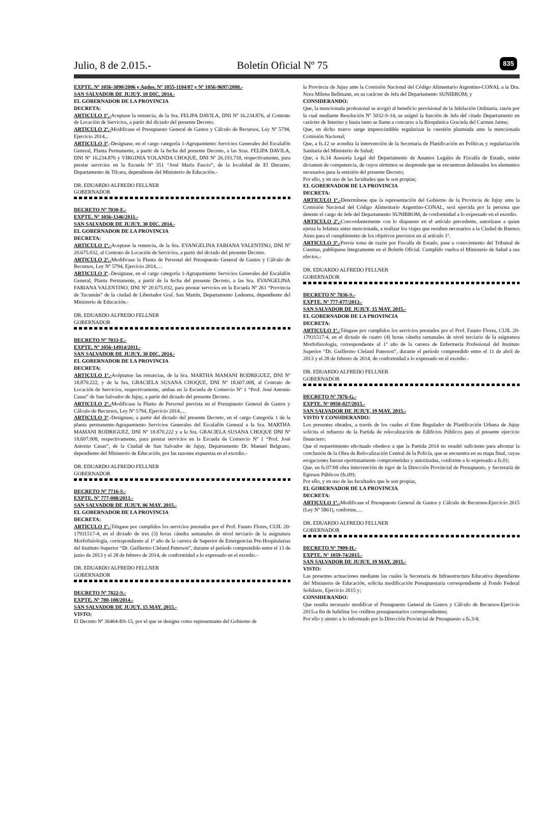Julio, 8 de 2.015.- Boletín Oficial Nº 75
835
EXPTE. Nº 1056-3890/2006 y Agdos. Nº 1055-1104/07 y Nº 1056-9697/2008.-
SAN SALVADOR DE JUJUY, 10 DIC. 2014.-
EL GOBERNADOR DE LA PROVINCIA
DECRETA:
ARTICULO 1º.-Aceptase la renuncia, de la Sra. FELIPA DAVILA, DNI Nº 16.234.876, al Contrato de Locación de Servicios, a partir del dictado del presente Decreto.
ARTICULO 2º.-Modificase el Presupuesto General de Gastos y Cálculo de Recursos, Ley Nº 5794, Ejercicio 2014,..
ARTICULO 3º.-Designase, en el cargo categoría 1-Agrupamiento Servicios Generales del Escalafón General, Planta Permanente, a partir de la fecha del presente Decreto, a las Sras. FELIPA DAVILA, DNI Nº 16.234.876 y VIRGINIA YOLANDA CHOQUE, DNI Nº 26.193.730, respectivamente, para prestar servicios en la Escuela Nº 351 “José María Fascio”, de la localidad de El Durazno, Departamento de Tilcara, dependiente del Ministerio de Educación.-
DR. EDUARDO ALFREDO FELLNER
GOBERNADOR
DECRETO Nº 7030-E.-
EXPTE. Nº 1056-1346/2011.-
SAN SALVADOR DE JUJUY, 30 DIC. 2014.-
EL GOBERNADOR DE LA PROVINCIA
DECRETA:
ARTICULO 1º.-Aceptase la renuncia, de la Sra. EVANGELINA FABIANA VALENTINO, DNI Nº 20.675.032, al Contrato de Locación de Servicios, a partir del dictado del presente Decreto.
ARTICULO 2º.-Modificase la Planta de Personal del Presupuesto General de Gastos y Cálculo de Recursos, Ley Nº 5794, Ejercicio 2014,…
ARTICULO 3º.-Designase, en el cargo categoría 1-Agrupamiento Servicios Generales del Escalafón General, Planta Permanente, a partir de la fecha del presente Decreto, a las Sra. EVANGELINA FABIANA VALENTINO, DNI Nº 20.675.032, para prestar servicios en la Escuela Nº 261 “Provincia de Tucumán” de la ciudad de Libertador Gral. San Martín, Departamento Ledesma, dependiente del Ministerio de Educación.-
DR. EDUARDO ALFREDO FELLNER
GOBERNADOR
DECRETO Nº 7033-E.-
EXPTE. Nº 1056-14914/2011.-
SAN SALVADOR DE JUJUY, 30 DIC. 2014.-
EL GOBERNADOR DE LA PROVINCIA
DECRETA:
ARTICULO 1º.-Acéptanse las renuncias, de la Sra. MARTHA MAMANI RODRIGUEZ, DNI Nº 18.870.222, y de la Sra. GRACIELA SUSANA CHOQUE, DNI Nº 18.607.008, al Contrato de Locación de Servicios, respectivamente, ambas en la Escuela de Comercio Nº 1 “Prof. José Antonio Casas” de San Salvador de Jujuy, a partir del dictado del presente Decreto.
ARTICULO 2º.-Modificase la Planta de Personal prevista en el Presupuesto General de Gastos y Cálculo de Recursos, Ley Nº 5794, Ejercicio 2014,…
ARTICULO 3º.-Designase, a partir del dictado del presente Decreto, en el cargo Categoría 1 de la planta permanente-Agrupamiento Servicios Generales del Escalafón General a la Sra. MARTHA MAMANI RODRIGUEZ, DNI Nº 18.870.222 y a la Sra. GRACIELA SUSANA CHOQUE DNI Nº 18.607.008, respectivamente, para prestar servicios en la Escuela de Comercio Nº 1 “Prof. José Antonio Casas”, de la Ciudad de San Salvador de Jujuy, Departamento Dr. Manuel Belgrano, dependiente del Ministerio de Educación, por las razones expuestas en el exordio.-
DR. EDUARDO ALFREDO FELLNER
GOBERNADOR
DECRETO Nº 7716-S.-
EXPTE. Nº 777-088/2013.-
SAN SALVADOR DE JUJUY, 06 MAY. 2015.-
EL GOBERNADOR DE LA PROVINCIA
DECRETA:
ARTICULO 1º.-Téngase por cumplidos los servicios prestados por el Prof. Fausto Flores, CUIL 20-17931517-4, en el dictado de tres (3) horas cátedra semanales de nivel terciario de la asignatura Morfofisiología, correspondiente al 1º año de la carrera de Superior de Emergencias Pre-Hospitalarias del Instituto Superior “Dr. Guillermo Cleland Paterson”, durante el período comprendido entre el 13 de junio de 2013 y el 28 de febrero de 2014, de conformidad a lo expresado en el exordio.-
DR. EDUARDO ALFREDO FELLNER
GOBERNADOR
DECRETO Nº 7822-S.-
EXPTE. Nº 780-108/2014.-
SAN SALVADOR DE JUJUY, 15 MAY. 2015.-
VISTO:
El Decreto Nº 36464-BS-15, por el que se designa como representante del Gobierno de
la Provincia de Jujuy ante la Comisión Nacional del Código Alimentario Argentino-CONAL a la Dra. Nora Milena Bellmann, en su carácter de Jefa del Departamento SUNIBROM; y
CONSIDERANDO:
Que, la mencionada profesional se acogió al beneficio previsional de la Jubilación Ordinaria, razón por la cual mediante Resolución Nº 5032-S-14, se asignó la función de Jefa del citado Departamento en carácter de Interino y hasta tanto se llame a concurso a la Bioquímica Graciela del Carmen Jaime;
Que, en dicho marco surge imprescindible regularizar la cuestión planteada ante la mencionada Comisión Nacional;
Que, a fs.12 se acredita la intervención de la Secretaria de Planificación en Políticas y regularización Sanitaria del Ministerio de Salud;
Que, a fs.14 Asesoría Legal del Departamento de Asuntos Legales de Fiscalía de Estado, emite dictamen de competencia, de cuyos términos se desprende que se encuentran delineados los elementos necesarios para la emisión del presente Decreto;
Por ello, y en uso de las facultades que le son propias;
EL GOBERNADOR DE LA PROVINCIA
DECRETA:
ARTICULO 1º.-Determínese que la representación del Gobierno de la Provincia de Jujuy ante la Comisión Nacional del Código Alimentario Argentino-CONAL, será ejercida por la persona que detente el cargo de Jefe del Departamento SUNIBROM, de conformidad a lo expresado en el exordio.
ARTICULO 2º.-Concordantemente con lo dispuesto en el artículo precedente, autorízase a quien ejerza la Jefatura antes mencionada, a realizar los viajes que resulten necesarios a la Ciudad de Buenos Aires para el cumplimiento de los objetivos previstos en al artículo 1º.
ARTICULO 3º.-Previa toma de razón por Fiscalía de Estado, pase a conocimiento del Tribunal de Cuentas, publíquese íntegramente en el Boletín Oficial. Cumplido vuelva el Ministerio de Salud a sus efectos.-
DR. EDUARDO ALFREDO FELLNER
GOBERNADOR
DECRETO Nº 7836-S.-
EXPTE. Nº 777-077/2013.-
SAN SALVADOR DE JUJUY, 15 MAY. 2015.-
EL GOBERNADOR DE LA PROVINCIA
DECRETA:
ARTICULO 1º.-Téngase por cumplidos los servicios prestados por el Prof. Fausto Flores, CUIL 20-17931517-4, en el dictado de cuatro (4) horas cátedra semanales de nivel terciario de la asignatura Morfofisiología, correspondiente al 1º año de la carrera de Enfermería Profesional del Instituto Superior “Dr. Guillermo Cleland Paterson”, durante el período comprendido entre el 11 de abril de 2013 y el 28 de febrero de 2014, de conformidad a lo expresado en el exordio.-
DR. EDUARDO ALFREDO FELLNER
GOBERNADOR
DECRETO Nº 7876-G.-
EXPTE. Nº 0950-027/2015.-
SAN SALVADOR DE JUJUY, 19 MAY. 2015.-
VISTO Y CONSIDERANDO:
Los presentes obrados, a través de los cuales el Ente Regulador de Planificación Urbana de Jujuy solicita el refuerzo de la Partida de relocalización de Edificios Públicos para el presente ejercicio financiero;
Que el requerimiento efectuado obedece a que la Partida 2014 no resultó suficiente para afrontar la conclusión de la Obra de Relocalización Central de la Policía, que se encuentra en su etapa final, cuyas erogaciones fueran oportunamente comprometidas y autorizadas, conforme a lo expresado a fs.01;
Que, en fs.07/08 obra intervención de rigor de la Dirección Provincial de Presupuesto, y Secretaría de Egresos Públicos (fs.09);
Por ello, y en uso de las facultades que le son propias,
EL GOBERNADOR DE LA PROVINCIA
DECRETA:
ARTICULO 1º.-Modificase el Presupuesto General de Gastos y Cálculo de Recursos-Ejercicio 2015 (Ley Nº 5861), conforme,…
DR. EDUARDO ALFREDO FELLNER
GOBERNADOR
DECRETO Nº 7909-H.-
EXPTE. Nº 1059-74/2015.-
SAN SALVADOR DE JUJUY, 19 MAY. 2015.-
VISTO:
Las presentes actuaciones mediante las cuales la Secretaría de Infraestructura Educativa dependiente del Ministerio de Educación, solicita modificación Presupuestaria correspondiente al Fondo Federal Solidario, Ejercicio 2015 y;
CONSIDERANDO:
Que resulta necesario modificar el Presupuesto General de Gastos y Cálculo de Recursos-Ejercicio 2015-a fin de habilitar los créditos presupuestarios correspondientes;
Por ello y atento a lo informado por la Dirección Provincial de Presupuesto a fs.3/4;